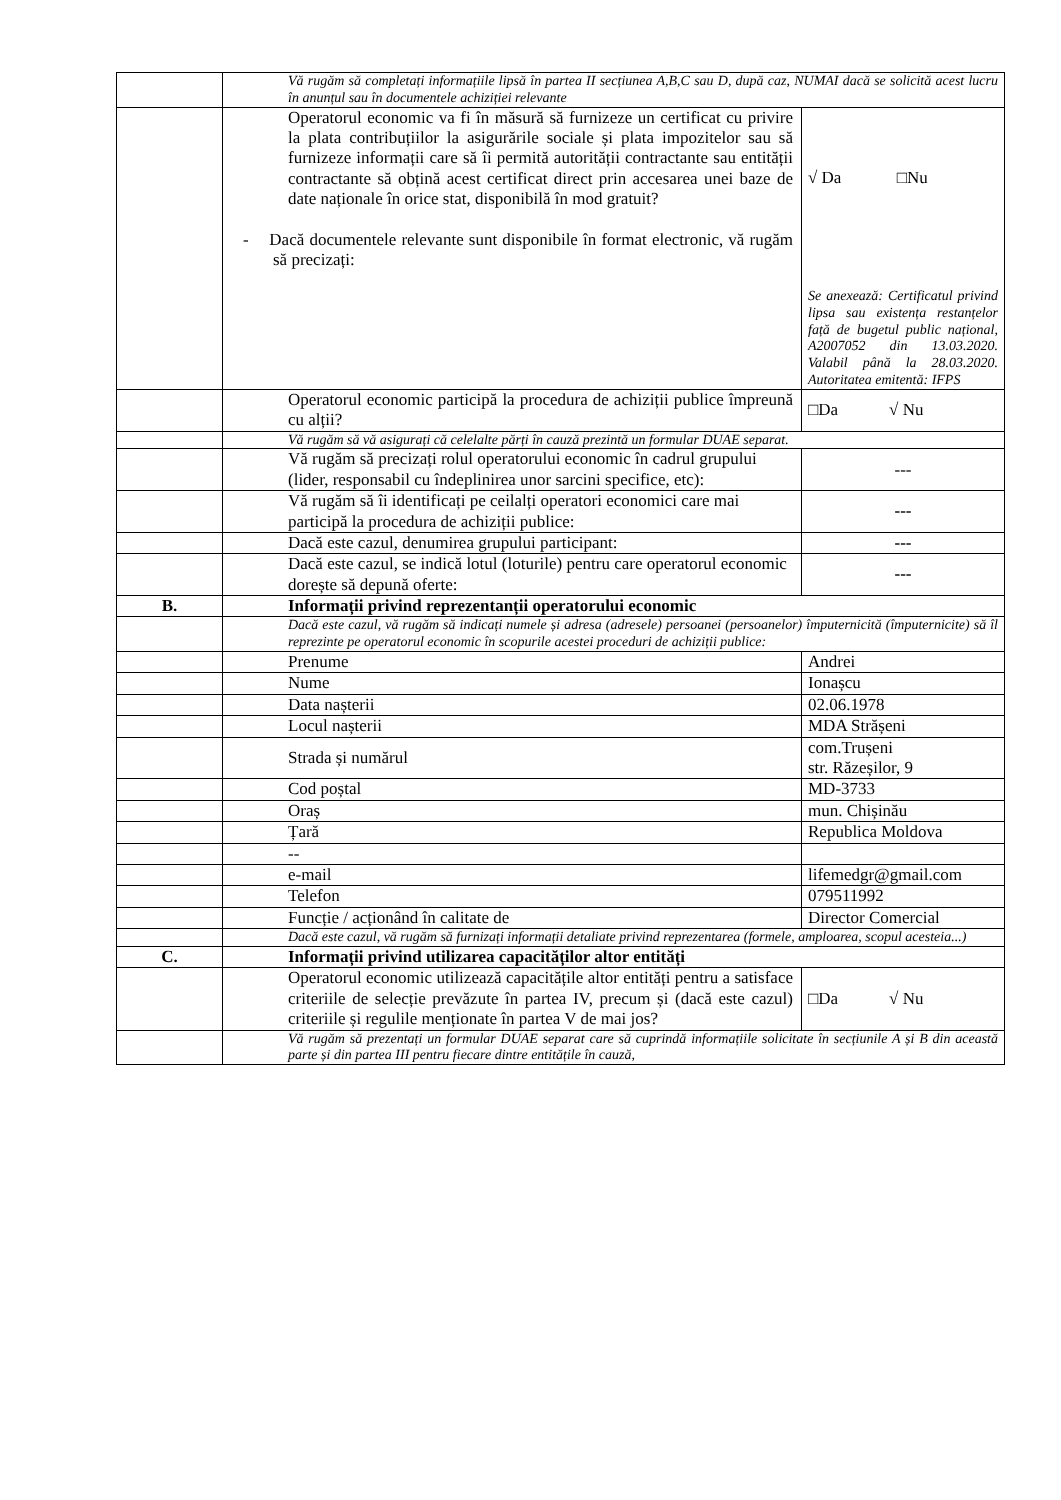| | Vă rugăm să completați informațiile lipsă în partea II secțiunea A,B,C sau D, după caz, NUMAI dacă se solicită acest lucru în anunțul sau în documentele achiziției relevante | |
| | Operatorul economic va fi în măsură să furnizeze un certificat cu privire la plata contribuțiilor la asigurările sociale și plata impozitelor sau să furnizeze informații care să îi permită autorității contractante sau entității contractante să obțină acest certificat direct prin accesarea unei baze de date naționale în orice stat, disponibilă în mod gratuit? - Dacă documentele relevante sunt disponibile în format electronic, vă rugăm să precizați: | √ Da □Nu Se anexează: Certificatul privind lipsa sau existența restanțelor față de bugetul public național, A2007052 din 13.03.2020. Valabil până la 28.03.2020. Autoritatea emitentă: IFPS |
| | Operatorul economic participă la procedura de achiziții publice împreună cu alții? | □Da √ Nu |
| | Vă rugăm să vă asigurați că celelalte părți în cauză prezintă un formular DUAE separat. | |
| | Vă rugăm să precizați rolul operatorului economic în cadrul grupului (lider, responsabil cu îndeplinirea unor sarcini specifice, etc): | --- |
| | Vă rugăm să îi identificați pe ceilalți operatori economici care mai participă la procedura de achiziții publice: | --- |
| | Dacă este cazul, denumirea grupului participant: | --- |
| | Dacă este cazul, se indică lotul (loturile) pentru care operatorul economic dorește să depună oferte: | --- |
| B. | Informații privind reprezentanții operatorului economic | |
| | Dacă este cazul, vă rugăm să indicați numele și adresa (adresele) persoanei (persoanelor) împuternicită (împuternicite) să îl reprezinte pe operatorul economic în scopurile acestei proceduri de achiziții publice: | |
| | Prenume | Andrei |
| | Nume | Ionașcu |
| | Data nașterii | 02.06.1978 |
| | Locul nașterii | MDA Strășeni |
| | Strada și numărul | com.Trușeni str. Răzeșilor, 9 |
| | Cod poștal | MD-3733 |
| | Oraș | mun. Chișinău |
| | Țară | Republica Moldova |
| | -- | |
| | e-mail | lifemedgr@gmail.com |
| | Telefon | 079511992 |
| | Funcție / acționând în calitate de | Director Comercial |
| | Dacă este cazul, vă rugăm să furnizați informații detaliate privind reprezentarea (formele, amploarea, scopul acesteia...) | |
| C. | Informații privind utilizarea capacităților altor entități | |
| | Operatorul economic utilizează capacitățile altor entități pentru a satisface criteriile de selecție prevăzute în partea IV, precum și (dacă este cazul) criteriile și regulile menționate în partea V de mai jos? | □Da √ Nu |
| | Vă rugăm să prezentați un formular DUAE separat care să cuprindă informațiile solicitate în secțiunile A și B din această parte și din partea III pentru fiecare dintre entitățile în cauză, | |